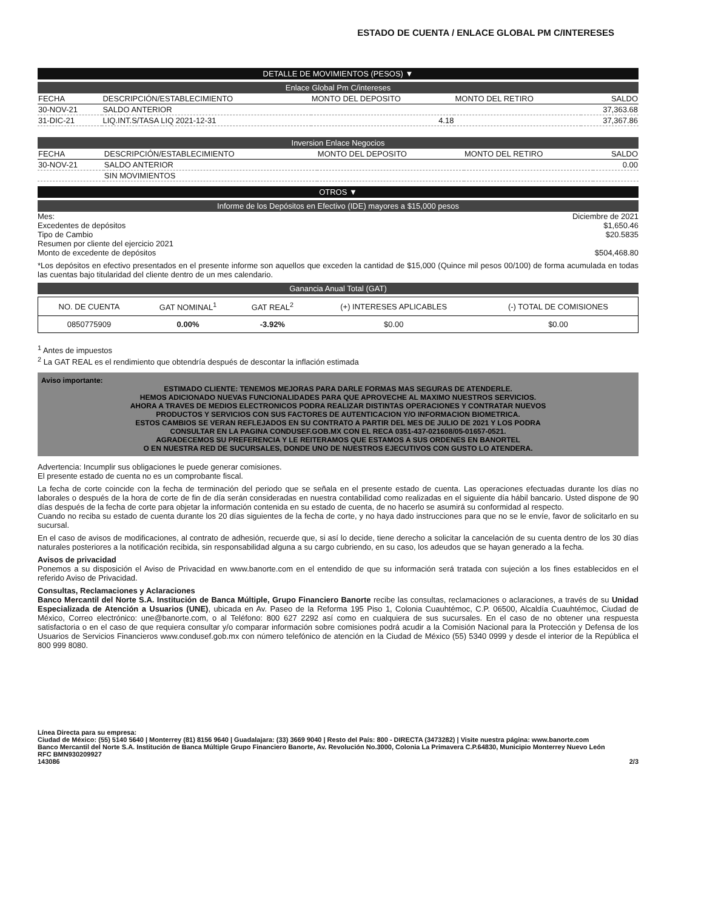ESTADO DE CUENTA / ENLACE GLOBAL PM C/INTERESES
DETALLE DE MOVIMIENTOS (PESOS) ▼
Enlace Global Pm C/intereses
| FECHA | DESCRIPCIÓN/ESTABLECIMIENTO | MONTO DEL DEPOSITO | MONTO DEL RETIRO | SALDO |
| --- | --- | --- | --- | --- |
| 30-NOV-21 | SALDO ANTERIOR | | | 37,363.68 |
| 31-DIC-21 | LIQ.INT.S/TASA LIQ 2021-12-31 | 4.18 | | 37,367.86 |
Inversion Enlace Negocios
| FECHA | DESCRIPCIÓN/ESTABLECIMIENTO | MONTO DEL DEPOSITO | MONTO DEL RETIRO | SALDO |
| --- | --- | --- | --- | --- |
| 30-NOV-21 | SALDO ANTERIOR | | | 0.00 |
| | SIN MOVIMIENTOS | | | |
OTROS ▼
Informe de los Depósitos en Efectivo (IDE) mayores a $15,000 pesos
Mes: Diciembre de 2021
Excedentes de depósitos $1,650.46
Tipo de Cambio $20.5835
Resumen por cliente del ejercicio 2021
Monto de excedente de depósitos $504,468.80
*Los depósitos en efectivo presentados en el presente informe son aquellos que exceden la cantidad de $15,000 (Quince mil pesos 00/100) de forma acumulada en todas las cuentas bajo titularidad del cliente dentro de un mes calendario.
Ganancia Anual Total (GAT)
| NO. DE CUENTA | GAT NOMINAL<sup>1</sup> | GAT REAL<sup>2</sup> | (+) INTERESES APLICABLES | (-) TOTAL DE COMISIONES |
| --- | --- | --- | --- | --- |
| 0850775909 | 0.00% | -3.92% | $0.00 | $0.00 |
<sup>1</sup> Antes de impuestos
<sup>2</sup> La GAT REAL es el rendimiento que obtendría después de descontar la inflación estimada
Aviso importante:
ESTIMADO CLIENTE: TENEMOS MEJORAS PARA DARLE FORMAS MAS SEGURAS DE ATENDERLE.
HEMOS ADICIONADO NUEVAS FUNCIONALIDADES PARA QUE APROVECHE AL MAXIMO NUESTROS SERVICIOS.
AHORA A TRAVES DE MEDIOS ELECTRONICOS PODRA REALIZAR DISTINTAS OPERACIONES Y CONTRATAR NUEVOS
PRODUCTOS Y SERVICIOS CON SUS FACTORES DE AUTENTICACION Y/O INFORMACION BIOMETRICA.
ESTOS CAMBIOS SE VERAN REFLEJADOS EN SU CONTRATO A PARTIR DEL MES DE JULIO DE 2021 Y LOS PODRA
CONSULTAR EN LA PAGINA CONDUSEF.GOB.MX CON EL RECA 0351-437-021608/05-01657-0521.
AGRADECEMOS SU PREFERENCIA Y LE REITERAMOS QUE ESTAMOS A SUS ORDENES EN BANORTEL
O EN NUESTRA RED DE SUCURSALES, DONDE UNO DE NUESTROS EJECUTIVOS CON GUSTO LO ATENDERA.
Advertencia: Incumplir sus obligaciones le puede generar comisiones.
El presente estado de cuenta no es un comprobante fiscal.
La fecha de corte coincide con la fecha de terminación del periodo que se señala en el presente estado de cuenta. Las operaciones efectuadas durante los días no laborales o después de la hora de corte de fin de día serán consideradas en nuestra contabilidad como realizadas en el siguiente día hábil bancario. Usted dispone de 90 días después de la fecha de corte para objetar la información contenida en su estado de cuenta, de no hacerlo se asumirá su conformidad al respecto.
Cuando no reciba su estado de cuenta durante los 20 días siguientes de la fecha de corte, y no haya dado instrucciones para que no se le envíe, favor de solicitarlo en su sucursal.
En el caso de avisos de modificaciones, al contrato de adhesión, recuerde que, si así lo decide, tiene derecho a solicitar la cancelación de su cuenta dentro de los 30 días naturales posteriores a la notificación recibida, sin responsabilidad alguna a su cargo cubriendo, en su caso, los adeudos que se hayan generado a la fecha.
Avisos de privacidad
Ponemos a su disposición el Aviso de Privacidad en www.banorte.com en el entendido de que su información será tratada con sujeción a los fines establecidos en el referido Aviso de Privacidad.
Consultas, Reclamaciones y Aclaraciones
Banco Mercantil del Norte S.A. Institución de Banca Múltiple, Grupo Financiero Banorte recibe las consultas, reclamaciones o aclaraciones, a través de su Unidad Especializada de Atención a Usuarios (UNE), ubicada en Av. Paseo de la Reforma 195 Piso 1, Colonia Cuauhtémoc, C.P. 06500, Alcaldía Cuauhtémoc, Ciudad de México, Correo electrónico: une@banorte.com, o al Teléfono: 800 627 2292 así como en cualquiera de sus sucursales. En el caso de no obtener una respuesta satisfactoria o en el caso de que requiera consultar y/o comparar información sobre comisiones podrá acudir a la Comisión Nacional para la Protección y Defensa de los Usuarios de Servicios Financieros www.condusef.gob.mx con número telefónico de atención en la Ciudad de México (55) 5340 0999 y desde el interior de la República el 800 999 8080.
Línea Directa para su empresa:
Ciudad de México: (55) 5140 5640 | Monterrey (81) 8156 9640 | Guadalajara: (33) 3669 9040 | Resto del País: 800 - DIRECTA (3473282) | Visite nuestra página: www.banorte.com
Banco Mercantil del Norte S.A. Institución de Banca Múltiple Grupo Financiero Banorte, Av. Revolución No.3000, Colonia La Primavera C.P.64830, Municipio Monterrey Nuevo León
RFC BMN930209927
143086 2/3